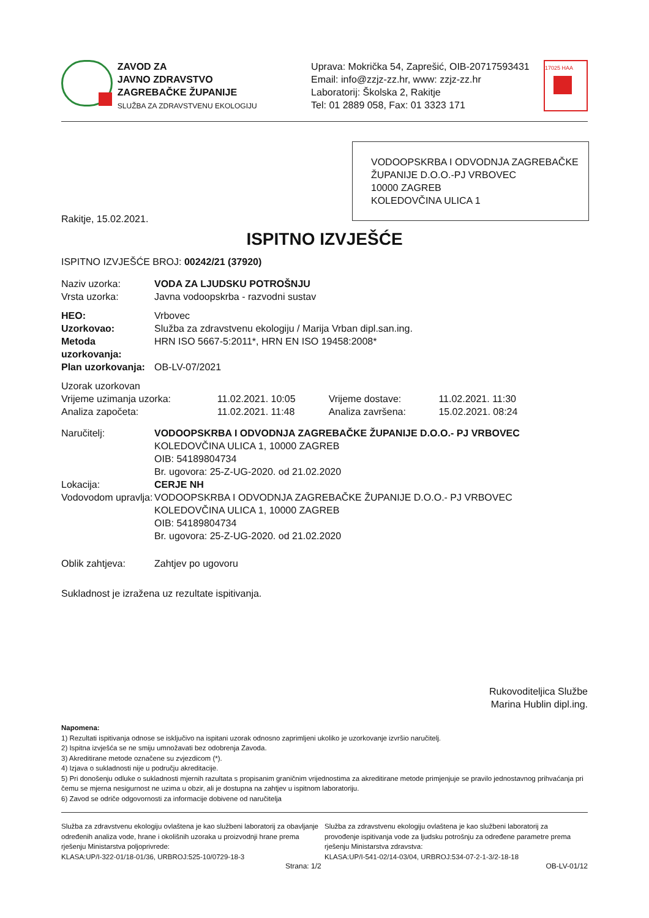ZAVOD ZA
JAVNO ZDRAVSTVO
ZAGREBAČKE ŽUPANIJE
SLUŽBA ZA ZDRAVSTVENU EKOLOGIJU
Uprava: Mokrička 54, Zaprešić, OIB-20717593431
Email: info@zzjz-zz.hr, www: zzjz-zz.hr
Laboratorij: Školska 2, Rakitje
Tel: 01 2889 058, Fax: 01 3323 171
17025 HAA
VODOOPSKRBA I ODVODNJA ZAGREBAČKE ŽUPANIJE D.O.O.-PJ VRBOVEC
10000 ZAGREB
KOLEDOVČINA ULICA 1
Rakitje, 15.02.2021.
ISPITNO IZVJEŠĆE
ISPITNO IZVJEŠĆE BROJ: 00242/21 (37920)
| Naziv uzorka: | VODA ZA LJUDSKU POTROŠNJU |
| Vrsta uzorka: | Javna vodoopskrba - razvodni sustav |
| HEO: | Vrbovec |
| Uzorkovao: | Služba za zdravstvenu ekologiju / Marija Vrban dipl.san.ing. |
| Metoda uzorkovanja: | HRN ISO 5667-5:2011*, HRN EN ISO 19458:2008* |
| Plan uzorkovanja: | OB-LV-07/2021 |
| Uzorak uzorkovan | | | |
| Vrijeme uzimanja uzorka: | 11.02.2021. 10:05 | Vrijeme dostave: | 11.02.2021. 11:30 |
| Analiza započeta: | 11.02.2021. 11:48 | Analiza završena: | 15.02.2021. 08:24 |
| Naručitelj: | VODOOPSKRBA I ODVODNJA ZAGREBAČKE ŽUPANIJE D.O.O.- PJ VRBOVEC KOLEDOVČINA ULICA 1, 10000 ZAGREB OIB: 54189804734 Br. ugovora: 25-Z-UG-2020. od 21.02.2020 |
| Lokacija: | CERJE NH |
| Vodovodom upravlja: | VODOOPSKRBA I ODVODNJA ZAGREBAČKE ŽUPANIJE D.O.O.- PJ VRBOVEC KOLEDOVČINA ULICA 1, 10000 ZAGREB OIB: 54189804734 Br. ugovora: 25-Z-UG-2020. od 21.02.2020 |
| Oblik zahtjeva: | Zahtjev po ugovoru |
Sukladnost je izražena uz rezultate ispitivanja.
Rukovoditeljica Službe
Marina Hublin dipl.ing.
Napomena:
1) Rezultati ispitivanja odnose se isključivo na ispitani uzorak odnosno zaprimljeni ukoliko je uzorkovanje izvršio naručitelj.
2) Ispitna izvješća se ne smiju umnožavati bez odobrenja Zavoda.
3) Akreditirane metode označene su zvjezdicom (*).
4) Izjava o sukladnosti nije u području akreditacije.
5) Pri donošenju odluke o sukladnosti mjernih razultata s propisanim graničnim vrijednostima za akreditirane metode primjenjuje se pravilo jednostavnog prihvaćanja pri čemu se mjerna nesigurnost ne uzima u obzir, ali je dostupna na zahtjev u ispitnom laboratoriju.
6) Zavod se odriče odgovornosti za informacije dobivene od naručitelja
Služba za zdravstvenu ekologiju ovlaštena je kao službeni laboratorij za obavljanje određenih analiza vode, hrane i okolišnih uzoraka u proizvodnji hrane prema rješenju Ministarstva poljoprivrede:
KLASA:UP/I-322-01/18-01/36, URBROJ:525-10/0729-18-3
Služba za zdravstvenu ekologiju ovlaštena je kao službeni laboratorij za provođenje ispitivanja vode za ljudsku potrošnju za određene parametre prema rješenju Ministarstva zdravstva:
KLASA:UP/I-541-02/14-03/04, URBROJ:534-07-2-1-3/2-18-18
Strana: 1/2 OB-LV-01/12